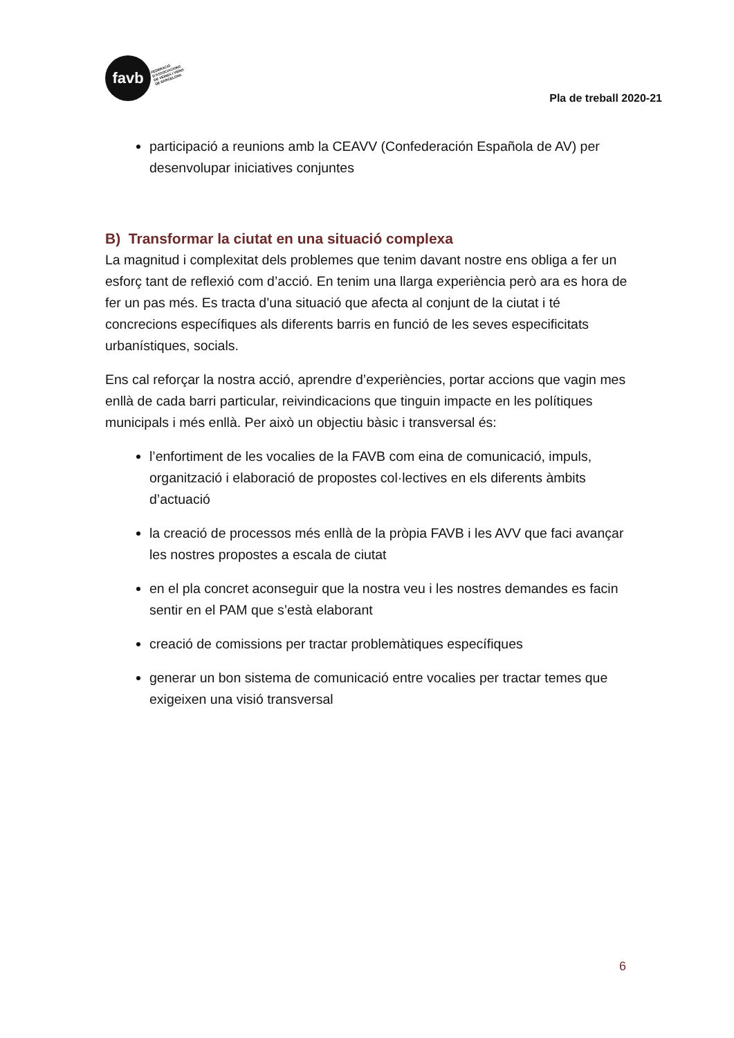favb
FEDERACIÓ
D'ASSOCIACIONS
DE VEÏNES I VEÏNS
DE BARCELONA
Pla de treball 2020-21
participació a reunions amb la CEAVV (Confederación Española de AV) per desenvolupar iniciatives conjuntes
B) Transformar la ciutat en una situació complexa
La magnitud i complexitat dels problemes que tenim davant nostre ens obliga a fer un esforç tant de reflexió com d’acció. En tenim una llarga experiència però ara es hora de fer un pas més. Es tracta d’una situació que afecta al conjunt de la ciutat i té concrecions específiques als diferents barris en funció de les seves especificitats urbanístiques, socials.
Ens cal reforçar la nostra acció, aprendre d’experiències, portar accions que vagin mes enllà de cada barri particular, reivindicacions que tinguin impacte en les polítiques municipals i més enllà. Per això un objectiu bàsic i transversal és:
l’enfortiment de les vocalies de la FAVB com eina de comunicació, impuls, organització i elaboració de propostes col·lectives en els diferents àmbits d’actuació
la creació de processos més enllà de la pròpia FAVB i les AVV que faci avançar les nostres propostes a escala de ciutat
en el pla concret aconseguir que la nostra veu i les nostres demandes es facin sentir en el PAM que s’està elaborant
creació de comissions per tractar problemàtiques específiques
generar un bon sistema de comunicació entre vocalies per tractar temes que exigeixen una visió transversal
6